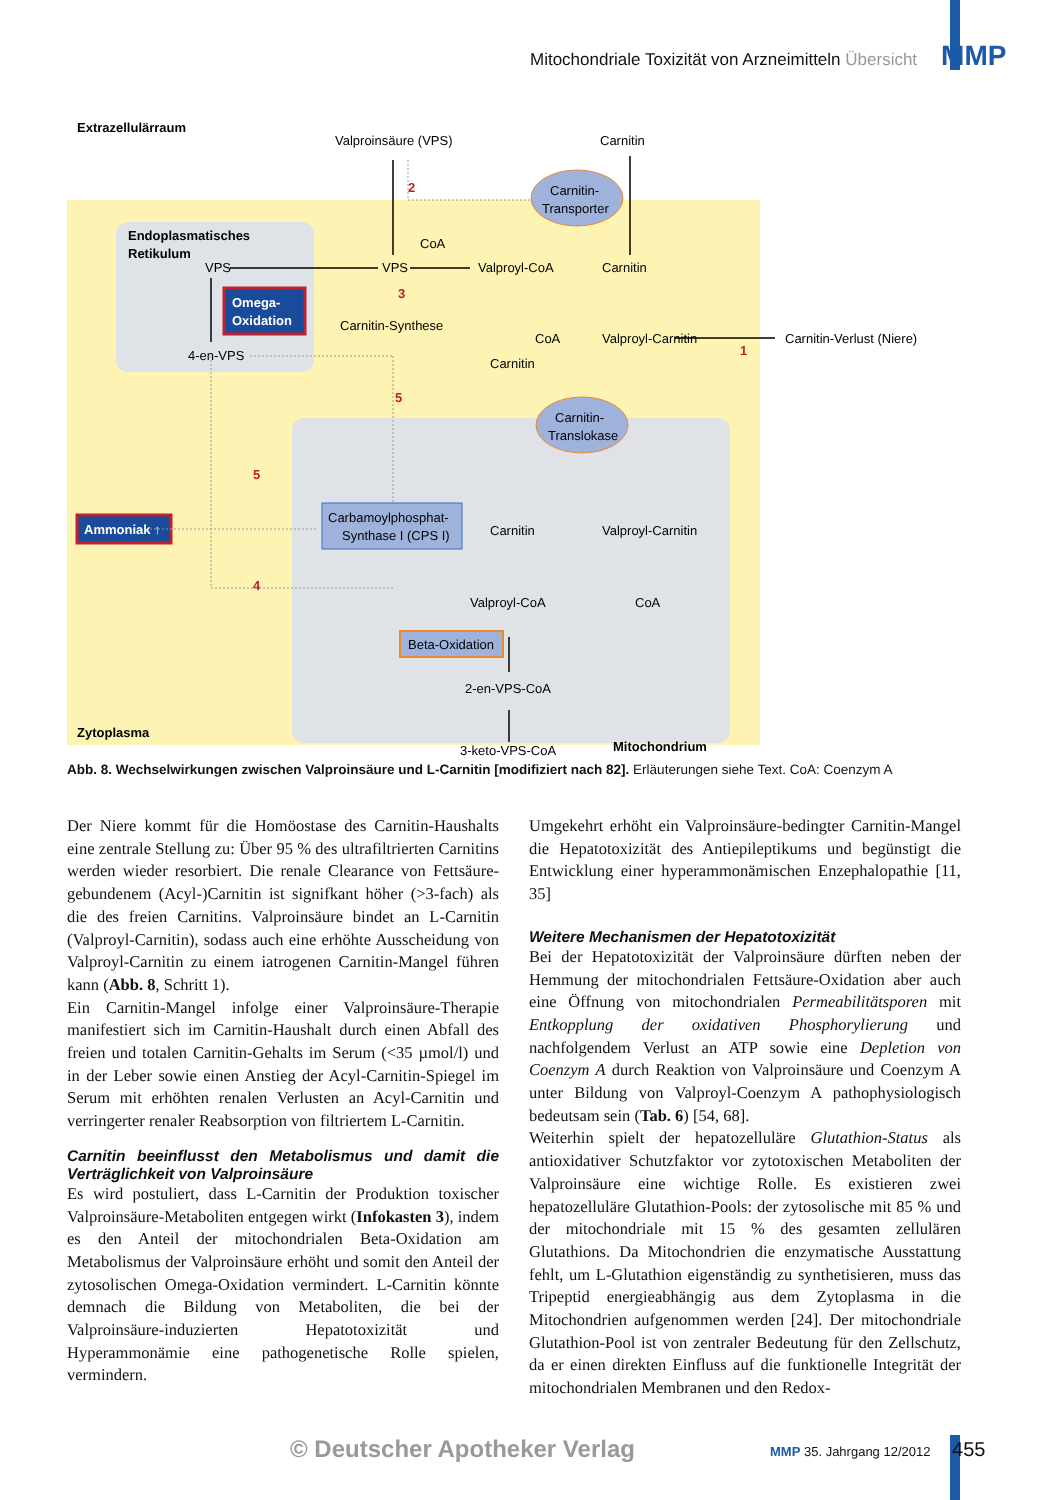Mitochondriale Toxizität von Arzneimitteln Übersicht MMP
Extrazellulärraum
Valproinsäure (VPS)
Carnitin
Carnitin-
Transporter
Endoplasmatisches
Retikulum
VPS
VPS
CoA
Valproyl-CoA
Carnitin
Omega-
Oxidation
Carnitin-Synthese
CoA
Valproyl-Carnitin
Carnitin-Verlust (Niere)
1
4-en-VPS
Carnitin
Carnitin-
Translokase
Ammoniak ↑
Carbamoylphosphat-
Synthase I (CPS I)
Carnitin
Valproyl-Carnitin
Valproyl-CoA
CoA
Beta-Oxidation
2-en-VPS-CoA
3-keto-VPS-CoA
Mitochondrium
Zytoplasma
2
3
5
5
4
Abb. 8. Wechselwirkungen zwischen Valproinsäure und L-Carnitin [modifiziert nach 82]. Erläuterungen siehe Text. CoA: Coenzym A
Der Niere kommt für die Homöostase des Carnitin-Haushalts eine zentrale Stellung zu: Über 95 % des ultrafiltrierten Carnitins werden wieder resorbiert. Die renale Clearance von Fettsäure-gebundenem (Acyl-)Carnitin ist signifkant höher (>3-fach) als die des freien Carnitins. Valproinsäure bindet an L-Carnitin (Valproyl-Carnitin), sodass auch eine erhöhte Ausscheidung von Valproyl-Carnitin zu einem iatrogenen Carnitin-Mangel führen kann (Abb. 8, Schritt 1).
Ein Carnitin-Mangel infolge einer Valproinsäure-Therapie manifestiert sich im Carnitin-Haushalt durch einen Abfall des freien und totalen Carnitin-Gehalts im Serum (<35 µmol/l) und in der Leber sowie einen Anstieg der Acyl-Carnitin-Spiegel im Serum mit erhöhten renalen Verlusten an Acyl-Carnitin und verringerter renaler Reabsorption von filtriertem L-Carnitin.
Carnitin beeinflusst den Metabolismus und damit die Verträglichkeit von Valproinsäure
Es wird postuliert, dass L-Carnitin der Produktion toxischer Valproinsäure-Metaboliten entgegen wirkt (Infokasten 3), indem es den Anteil der mitochondrialen Beta-Oxidation am Metabolismus der Valproinsäure erhöht und somit den Anteil der zytosolischen Omega-Oxidation vermindert. L-Carnitin könnte demnach die Bildung von Metaboliten, die bei der Valproinsäure-induzierten Hepatotoxizität und Hyperammonämie eine pathogenetische Rolle spielen, vermindern.
Umgekehrt erhöht ein Valproinsäure-bedingter Carnitin-Mangel die Hepatotoxizität des Antiepileptikums und begünstigt die Entwicklung einer hyperammonämischen Enzephalopathie [11, 35]
Weitere Mechanismen der Hepatotoxizität
Bei der Hepatotoxizität der Valproinsäure dürften neben der Hemmung der mitochondrialen Fettsäure-Oxidation aber auch eine Öffnung von mitochondrialen Permeabilitätsporen mit Entkopplung der oxidativen Phosphorylierung und nachfolgendem Verlust an ATP sowie eine Depletion von Coenzym A durch Reaktion von Valproinsäure und Coenzym A unter Bildung von Valproyl-Coenzym A pathophysiologisch bedeutsam sein (Tab. 6) [54, 68].
Weiterhin spielt der hepatozelluläre Glutathion-Status als antioxidativer Schutzfaktor vor zytotoxischen Metaboliten der Valproinsäure eine wichtige Rolle. Es existieren zwei hepatozelluläre Glutathion-Pools: der zytosolische mit 85 % und der mitochondriale mit 15 % des gesamten zellulären Glutathions. Da Mitochondrien die enzymatische Ausstattung fehlt, um L-Glutathion eigenständig zu synthetisieren, muss das Tripeptid energieabhängig aus dem Zytoplasma in die Mitochondrien aufgenommen werden [24]. Der mitochondriale Glutathion-Pool ist von zentraler Bedeutung für den Zellschutz, da er einen direkten Einfluss auf die funktionelle Integrität der mitochondrialen Membranen und den Redox-
© Deutscher Apotheker Verlag MMP 35. Jahrgang 12/2012 455